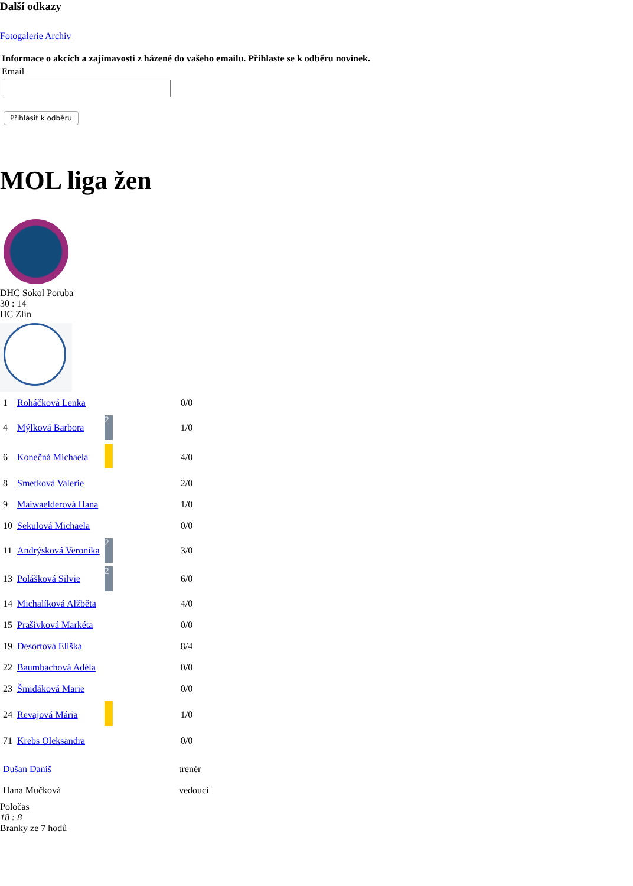Další odkazy
Fotogalerie Archiv
Informace o akcích a zajímavosti z házené do vašeho emailu. Přihlaste se k odběru novinek.
Email
Přihlásit k odběru
MOL liga žen
DHC Sokol Poruba
30 : 14
HC Zlín
| 1 | Roháčková Lenka | | 0/0 |
| 4 | Mýlková Barbora | 2 | 1/0 |
| 6 | Konečná Michaela | | 4/0 |
| 8 | Smetková Valerie | | 2/0 |
| 9 | Maiwaelderová Hana | | 1/0 |
| 10 | Sekulová Michaela | | 0/0 |
| 11 | Andrýsková Veronika | 2 | 3/0 |
| 13 | Polášková Silvie | 2 | 6/0 |
| 14 | Michalíková Alžběta | | 4/0 |
| 15 | Prašivková Markéta | | 0/0 |
| 19 | Desortová Eliška | | 8/4 |
| 22 | Baumbachová Adéla | | 0/0 |
| 23 | Šmidáková Marie | | 0/0 |
| 24 | Revajová Mária | | 1/0 |
| 71 | Krebs Oleksandra | | 0/0 |
| Dušan Daniš | trenér |
| Hana Mučková | vedoucí |
Poločas
18 : 8
Branky ze 7 hodů